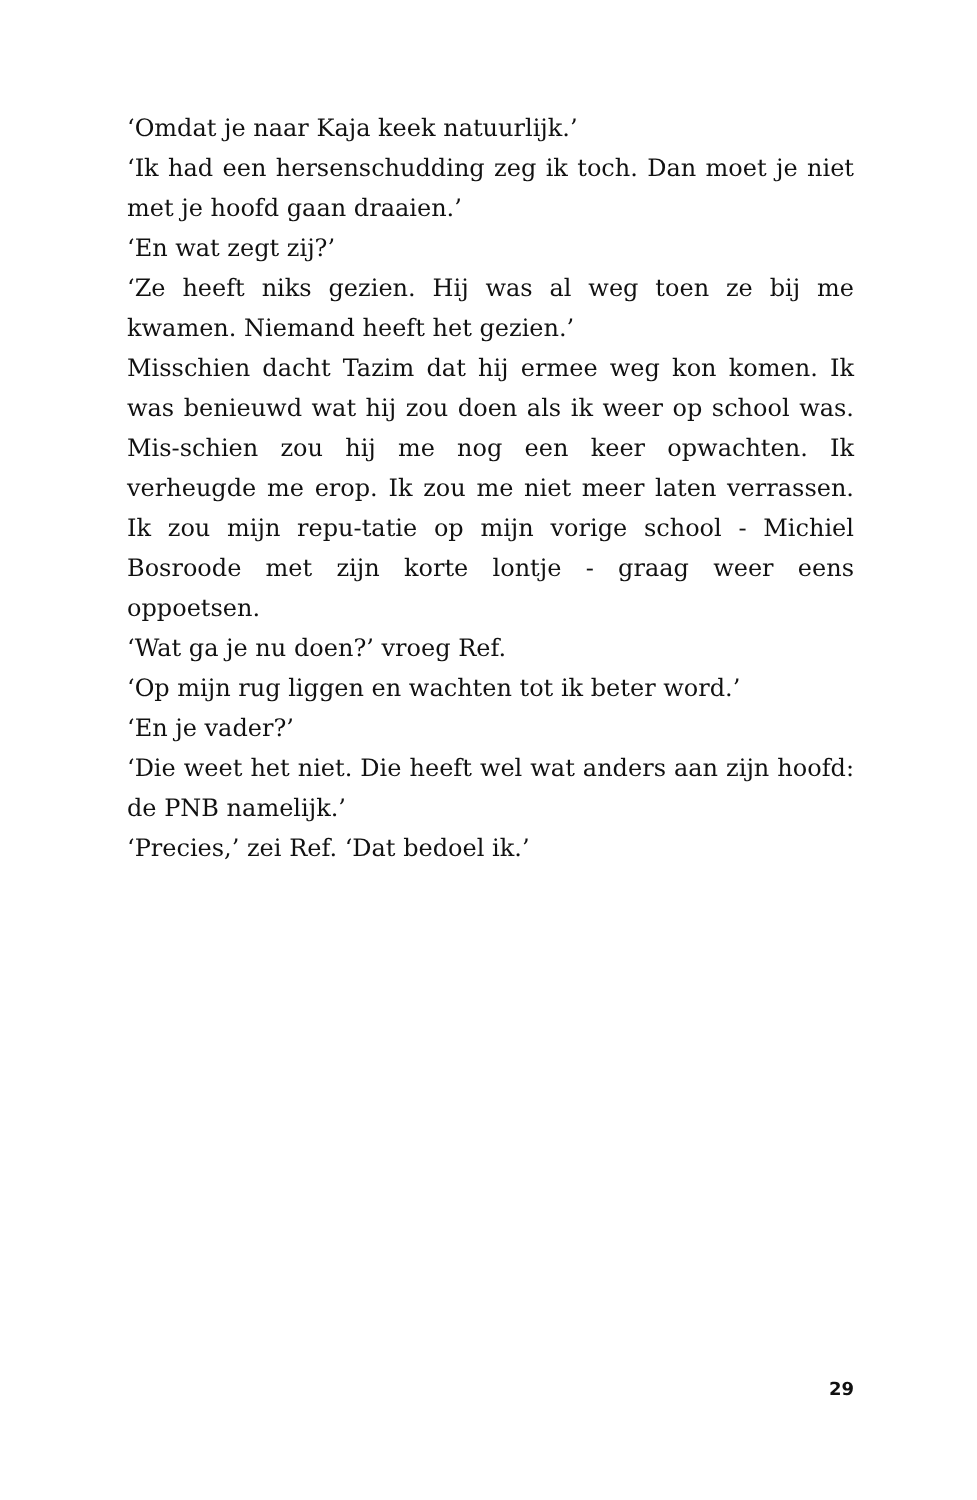‘Omdat je naar Kaja keek natuurlijk.’
‘Ik had een hersenschudding zeg ik toch. Dan moet je niet met je hoofd gaan draaien.’
‘En wat zegt zij?’
‘Ze heeft niks gezien. Hij was al weg toen ze bij me kwamen. Niemand heeft het gezien.’
Misschien dacht Tazim dat hij ermee weg kon komen. Ik was benieuwd wat hij zou doen als ik weer op school was. Mis-schien zou hij me nog een keer opwachten. Ik verheugde me erop. Ik zou me niet meer laten verrassen. Ik zou mijn repu-tatie op mijn vorige school - Michiel Bosroode met zijn korte lontje - graag weer eens oppoetsen.
‘Wat ga je nu doen?’ vroeg Ref.
‘Op mijn rug liggen en wachten tot ik beter word.’
‘En je vader?’
‘Die weet het niet. Die heeft wel wat anders aan zijn hoofd: de PNB namelijk.’
‘Precies,’ zei Ref. ‘Dat bedoel ik.’
29